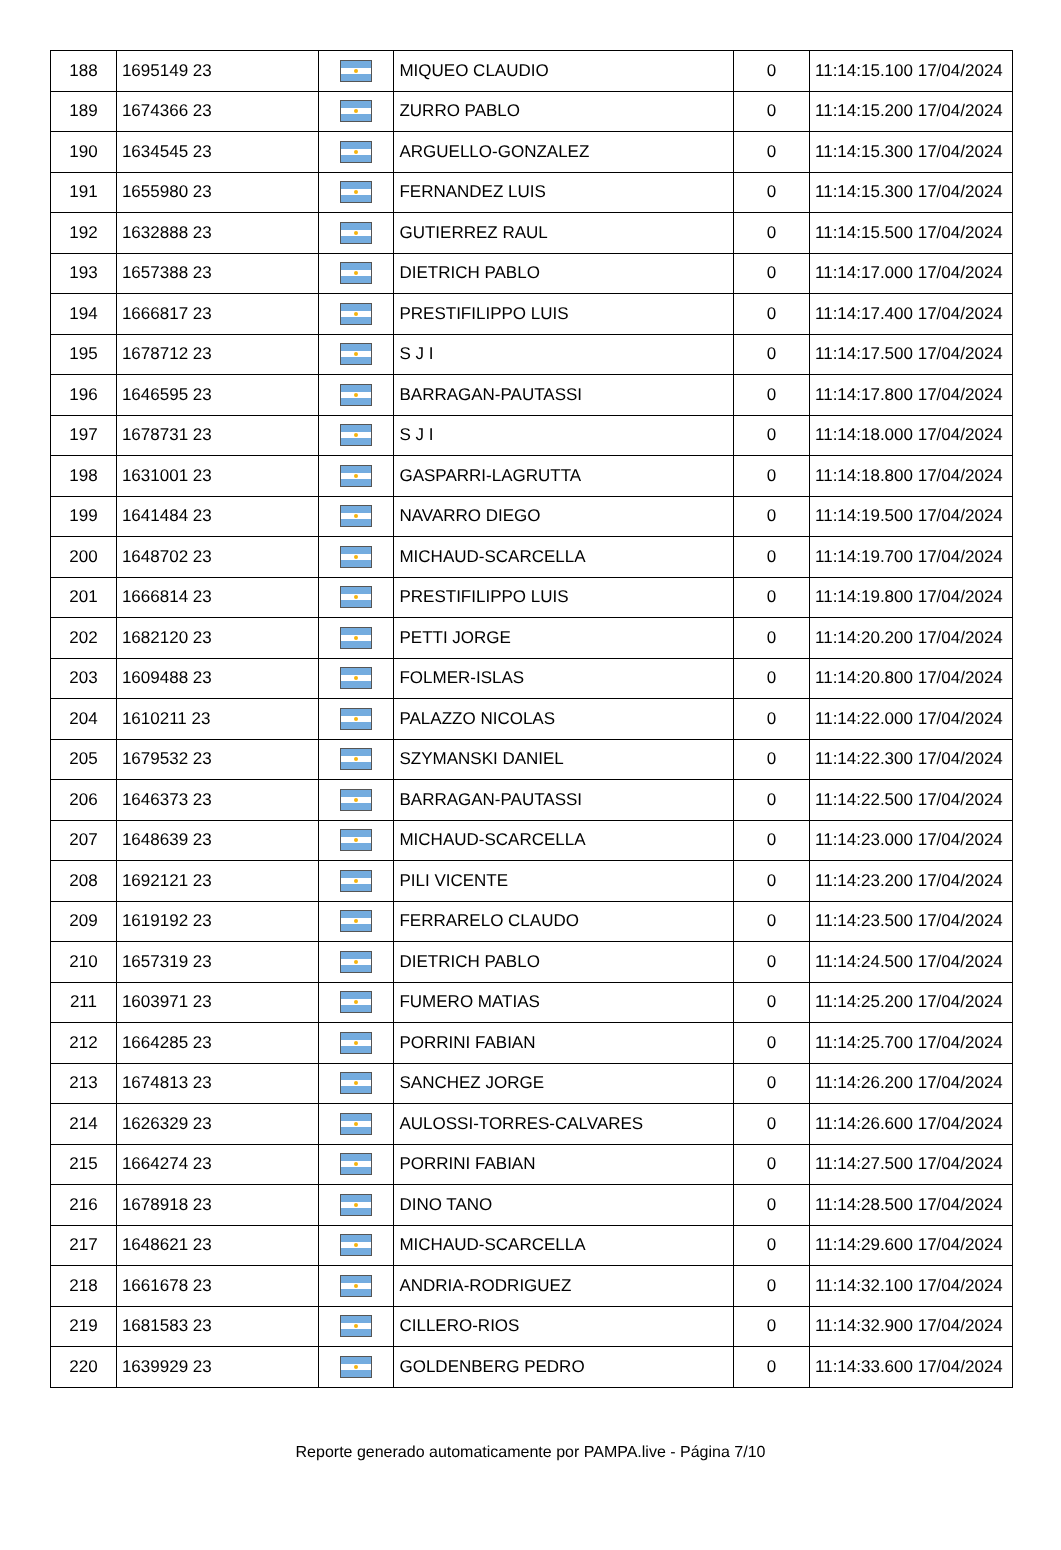| 188 | 1695149 23 | | MIQUEO CLAUDIO | 0 | 11:14:15.100 17/04/2024 |
| 189 | 1674366 23 | | ZURRO PABLO | 0 | 11:14:15.200 17/04/2024 |
| 190 | 1634545 23 | | ARGUELLO-GONZALEZ | 0 | 11:14:15.300 17/04/2024 |
| 191 | 1655980 23 | | FERNANDEZ LUIS | 0 | 11:14:15.300 17/04/2024 |
| 192 | 1632888 23 | | GUTIERREZ RAUL | 0 | 11:14:15.500 17/04/2024 |
| 193 | 1657388 23 | | DIETRICH PABLO | 0 | 11:14:17.000 17/04/2024 |
| 194 | 1666817 23 | | PRESTIFILIPPO LUIS | 0 | 11:14:17.400 17/04/2024 |
| 195 | 1678712 23 | | S J I | 0 | 11:14:17.500 17/04/2024 |
| 196 | 1646595 23 | | BARRAGAN-PAUTASSI | 0 | 11:14:17.800 17/04/2024 |
| 197 | 1678731 23 | | S J I | 0 | 11:14:18.000 17/04/2024 |
| 198 | 1631001 23 | | GASPARRI-LAGRUTTA | 0 | 11:14:18.800 17/04/2024 |
| 199 | 1641484 23 | | NAVARRO DIEGO | 0 | 11:14:19.500 17/04/2024 |
| 200 | 1648702 23 | | MICHAUD-SCARCELLA | 0 | 11:14:19.700 17/04/2024 |
| 201 | 1666814 23 | | PRESTIFILIPPO LUIS | 0 | 11:14:19.800 17/04/2024 |
| 202 | 1682120 23 | | PETTI JORGE | 0 | 11:14:20.200 17/04/2024 |
| 203 | 1609488 23 | | FOLMER-ISLAS | 0 | 11:14:20.800 17/04/2024 |
| 204 | 1610211 23 | | PALAZZO NICOLAS | 0 | 11:14:22.000 17/04/2024 |
| 205 | 1679532 23 | | SZYMANSKI DANIEL | 0 | 11:14:22.300 17/04/2024 |
| 206 | 1646373 23 | | BARRAGAN-PAUTASSI | 0 | 11:14:22.500 17/04/2024 |
| 207 | 1648639 23 | | MICHAUD-SCARCELLA | 0 | 11:14:23.000 17/04/2024 |
| 208 | 1692121 23 | | PILI VICENTE | 0 | 11:14:23.200 17/04/2024 |
| 209 | 1619192 23 | | FERRARELO CLAUDO | 0 | 11:14:23.500 17/04/2024 |
| 210 | 1657319 23 | | DIETRICH PABLO | 0 | 11:14:24.500 17/04/2024 |
| 211 | 1603971 23 | | FUMERO MATIAS | 0 | 11:14:25.200 17/04/2024 |
| 212 | 1664285 23 | | PORRINI FABIAN | 0 | 11:14:25.700 17/04/2024 |
| 213 | 1674813 23 | | SANCHEZ JORGE | 0 | 11:14:26.200 17/04/2024 |
| 214 | 1626329 23 | | AULOSSI-TORRES-CALVARES | 0 | 11:14:26.600 17/04/2024 |
| 215 | 1664274 23 | | PORRINI FABIAN | 0 | 11:14:27.500 17/04/2024 |
| 216 | 1678918 23 | | DINO TANO | 0 | 11:14:28.500 17/04/2024 |
| 217 | 1648621 23 | | MICHAUD-SCARCELLA | 0 | 11:14:29.600 17/04/2024 |
| 218 | 1661678 23 | | ANDRIA-RODRIGUEZ | 0 | 11:14:32.100 17/04/2024 |
| 219 | 1681583 23 | | CILLERO-RIOS | 0 | 11:14:32.900 17/04/2024 |
| 220 | 1639929 23 | | GOLDENBERG PEDRO | 0 | 11:14:33.600 17/04/2024 |
Reporte generado automaticamente por PAMPA.live - Página 7/10